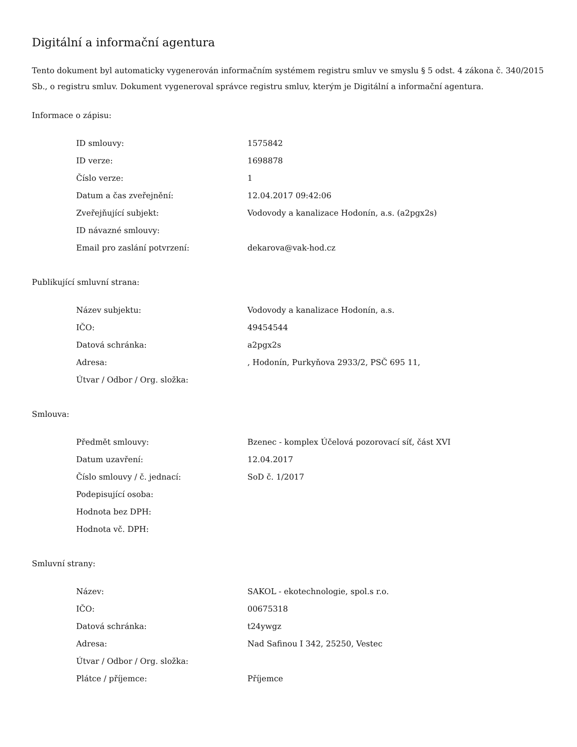Digitální a informační agentura
Tento dokument byl automaticky vygenerován informačním systémem registru smluv ve smyslu § 5 odst. 4 zákona č. 340/2015 Sb., o registru smluv. Dokument vygeneroval správce registru smluv, kterým je Digitální a informační agentura.
Informace o zápisu:
| ID smlouvy: | 1575842 |
| ID verze: | 1698878 |
| Číslo verze: | 1 |
| Datum a čas zveřejnění: | 12.04.2017 09:42:06 |
| Zveřejňující subjekt: | Vodovody a kanalizace Hodonín, a.s. (a2pgx2s) |
| ID návazné smlouvy: | |
| Email pro zaslání potvrzení: | dekarova@vak-hod.cz |
Publikující smluvní strana:
| Název subjektu: | Vodovody a kanalizace Hodonín, a.s. |
| IČO: | 49454544 |
| Datová schránka: | a2pgx2s |
| Adresa: | , Hodonín, Purkyňova 2933/2, PSČ 695 11, |
| Útvar / Odbor / Org. složka: | |
Smlouva:
| Předmět smlouvy: | Bzenec - komplex Účelová pozorovací síť, část XVI |
| Datum uzavření: | 12.04.2017 |
| Číslo smlouvy / č. jednací: | SoD č. 1/2017 |
| Podepisující osoba: | |
| Hodnota bez DPH: | |
| Hodnota vč. DPH: | |
Smluvní strany:
| Název: | SAKOL - ekotechnologie, spol.s r.o. |
| IČO: | 00675318 |
| Datová schránka: | t24ywgz |
| Adresa: | Nad Safinou I 342, 25250, Vestec |
| Útvar / Odbor / Org. složka: | |
| Plátce / příjemce: | Příjemce |